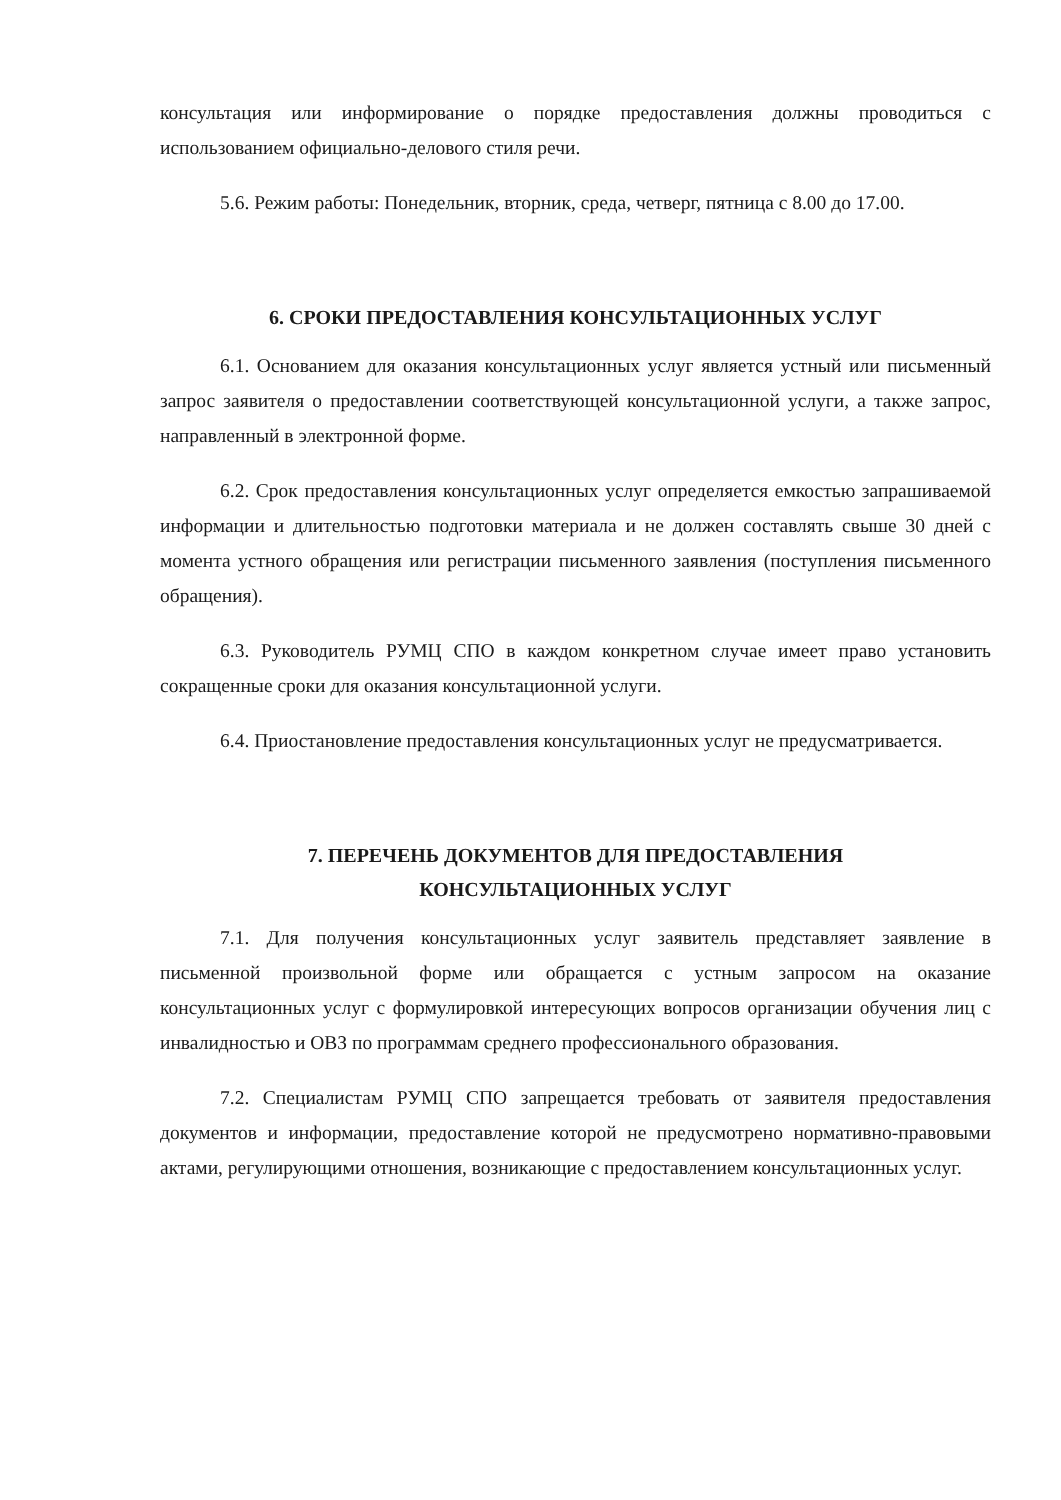консультация или информирование о порядке предоставления должны проводиться с использованием официально-делового стиля речи.
5.6. Режим работы: Понедельник, вторник, среда, четверг, пятница с 8.00 до 17.00.
6. СРОКИ ПРЕДОСТАВЛЕНИЯ КОНСУЛЬТАЦИОННЫХ УСЛУГ
6.1. Основанием для оказания консультационных услуг является устный или письменный запрос заявителя о предоставлении соответствующей консультационной услуги, а также запрос, направленный в электронной форме.
6.2. Срок предоставления консультационных услуг определяется емкостью запрашиваемой информации и длительностью подготовки материала и не должен составлять свыше 30 дней с момента устного обращения или регистрации письменного заявления (поступления письменного обращения).
6.3. Руководитель РУМЦ СПО в каждом конкретном случае имеет право установить сокращенные сроки для оказания консультационной услуги.
6.4. Приостановление предоставления консультационных услуг не предусматривается.
7. ПЕРЕЧЕНЬ ДОКУМЕНТОВ ДЛЯ ПРЕДОСТАВЛЕНИЯ
КОНСУЛЬТАЦИОННЫХ УСЛУГ
7.1. Для получения консультационных услуг заявитель представляет заявление в письменной произвольной форме или обращается с устным запросом на оказание консультационных услуг с формулировкой интересующих вопросов организации обучения лиц с инвалидностью и ОВЗ по программам среднего профессионального образования.
7.2. Специалистам РУМЦ СПО запрещается требовать от заявителя предоставления документов и информации, предоставление которой не предусмотрено нормативно-правовыми актами, регулирующими отношения, возникающие с предоставлением консультационных услуг.